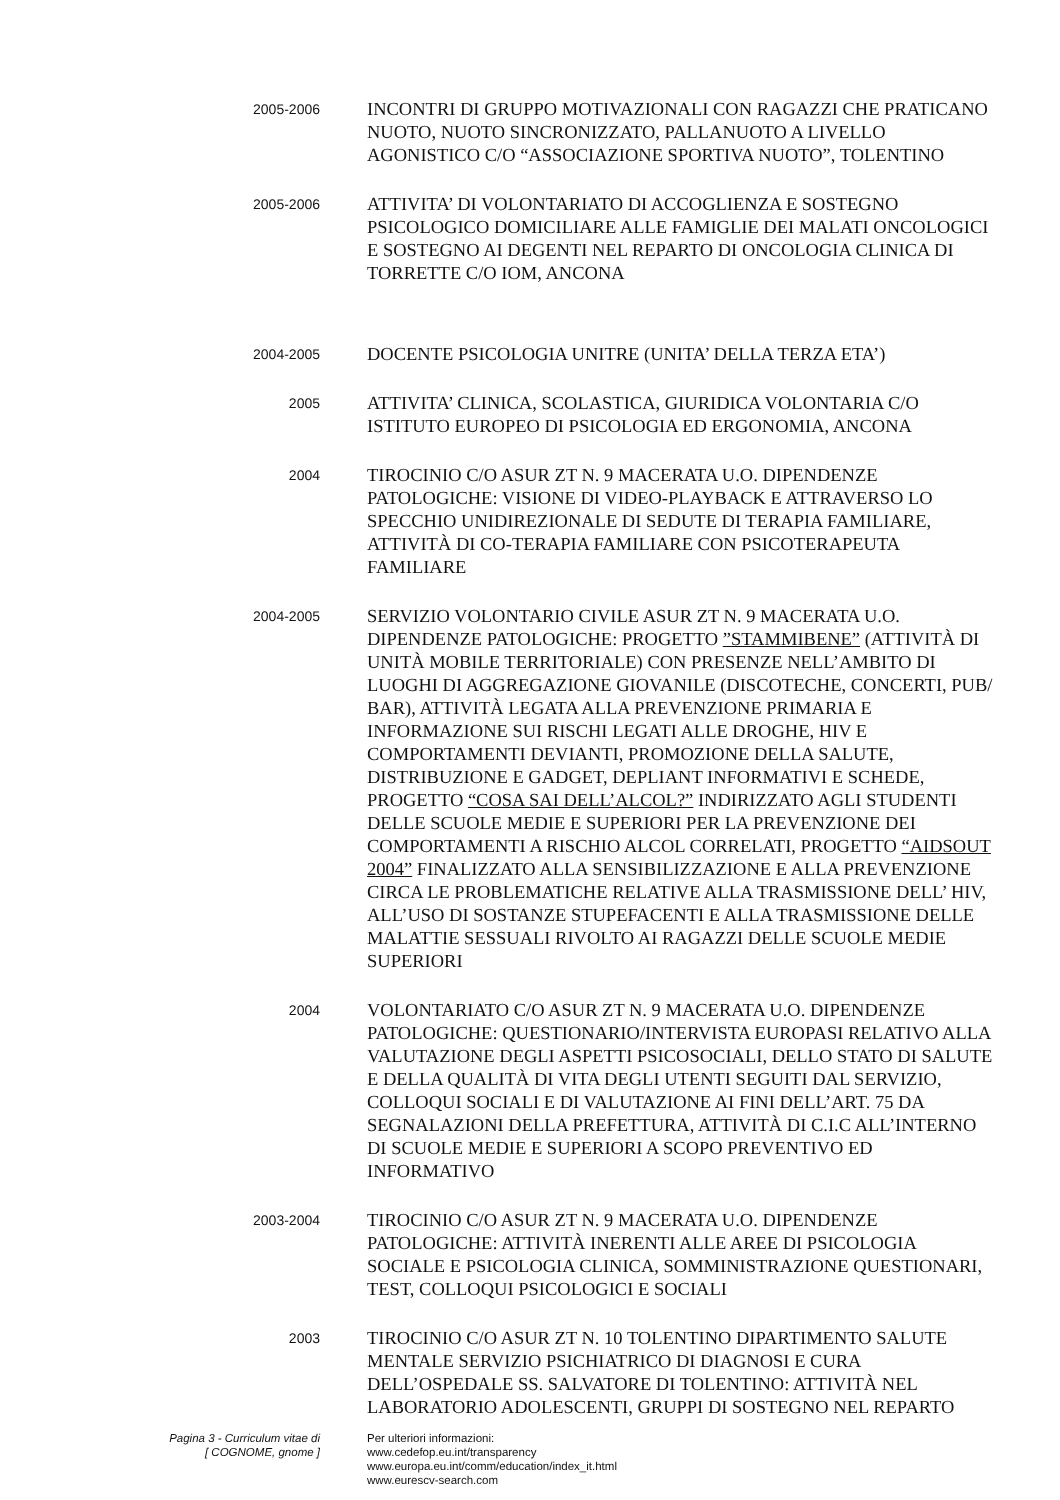2005-2006
INCONTRI DI GRUPPO MOTIVAZIONALI CON RAGAZZI CHE PRATICANO NUOTO, NUOTO SINCRONIZZATO, PALLANUOTO A LIVELLO AGONISTICO C/O “ASSOCIAZIONE SPORTIVA NUOTO”, TOLENTINO
2005-2006
ATTIVITA’ DI VOLONTARIATO DI ACCOGLIENZA E SOSTEGNO PSICOLOGICO DOMICILIARE ALLE FAMIGLIE DEI MALATI ONCOLOGICI E SOSTEGNO AI DEGENTI NEL REPARTO DI ONCOLOGIA CLINICA DI TORRETTE C/O IOM, ANCONA
2004-2005
DOCENTE PSICOLOGIA UNITRE (UNITA’ DELLA TERZA ETA’)
2005
ATTIVITA’ CLINICA, SCOLASTICA, GIURIDICA VOLONTARIA C/O ISTITUTO EUROPEO DI PSICOLOGIA ED ERGONOMIA, ANCONA
2004
TIROCINIO C/O ASUR ZT N. 9 MACERATA U.O. DIPENDENZE PATOLOGICHE: VISIONE DI VIDEO-PLAYBACK E ATTRAVERSO LO SPECCHIO UNIDIREZIONALE DI SEDUTE DI TERAPIA FAMILIARE, ATTIVITÀ DI CO-TERAPIA FAMILIARE CON PSICOTERAPEUTA FAMILIARE
2004-2005
SERVIZIO VOLONTARIO CIVILE ASUR ZT N. 9 MACERATA U.O. DIPENDENZE PATOLOGICHE: PROGETTO ”STAMMIBENE” (ATTIVITÀ DI UNITÀ MOBILE TERRITORIALE) CON PRESENZE NELL’AMBITO DI LUOGHI DI AGGREGAZIONE GIOVANILE (DISCOTECHE, CONCERTI, PUB/ BAR), ATTIVITÀ LEGATA ALLA PREVENZIONE PRIMARIA E INFORMAZIONE SUI RISCHI LEGATI ALLE DROGHE, HIV E COMPORTAMENTI DEVIANTI, PROMOZIONE DELLA SALUTE, DISTRIBUZIONE E GADGET, DEPLIANT INFORMATIVI E SCHEDE, PROGETTO “COSA SAI DELL’ALCOL?” INDIRIZZATO AGLI STUDENTI DELLE SCUOLE MEDIE E SUPERIORI PER LA PREVENZIONE DEI COMPORTAMENTI A RISCHIO ALCOL CORRELATI, PROGETTO “AIDSOUT 2004” FINALIZZATO ALLA SENSIBILIZZAZIONE E ALLA PREVENZIONE CIRCA LE PROBLEMATICHE RELATIVE ALLA TRASMISSIONE DELL’ HIV, ALL’USO DI SOSTANZE STUPEFACENTI E ALLA TRASMISSIONE DELLE MALATTIE SESSUALI RIVOLTO AI RAGAZZI DELLE SCUOLE MEDIE SUPERIORI
2004
VOLONTARIATO C/O ASUR ZT N. 9 MACERATA U.O. DIPENDENZE PATOLOGICHE: QUESTIONARIO/INTERVISTA EUROPASI RELATIVO ALLA VALUTAZIONE DEGLI ASPETTI PSICOSOCIALI, DELLO STATO DI SALUTE E DELLA QUALITÀ DI VITA DEGLI UTENTI SEGUITI DAL SERVIZIO, COLLOQUI SOCIALI E DI VALUTAZIONE AI FINI DELL’ART. 75 DA SEGNALAZIONI DELLA PREFETTURA, ATTIVITÀ DI C.I.C ALL’INTERNO DI SCUOLE MEDIE E SUPERIORI A SCOPO PREVENTIVO ED INFORMATIVO
2003-2004
TIROCINIO C/O ASUR ZT N. 9 MACERATA U.O. DIPENDENZE PATOLOGICHE: ATTIVITÀ INERENTI ALLE AREE DI PSICOLOGIA SOCIALE E PSICOLOGIA CLINICA, SOMMINISTRAZIONE QUESTIONARI, TEST, COLLOQUI PSICOLOGICI E SOCIALI
2003
TIROCINIO C/O ASUR ZT N. 10 TOLENTINO DIPARTIMENTO SALUTE MENTALE SERVIZIO PSICHIATRICO DI DIAGNOSI E CURA DELL’OSPEDALE SS. SALVATORE DI TOLENTINO: ATTIVITÀ NEL LABORATORIO ADOLESCENTI, GRUPPI DI SOSTEGNO NEL REPARTO
Pagina 3 - Curriculum vitae di
[ COGNOME, gnome ]
Per ulteriori informazioni:
www.cedefop.eu.int/transparency
www.europa.eu.int/comm/education/index_it.html
www.eurescv-search.com